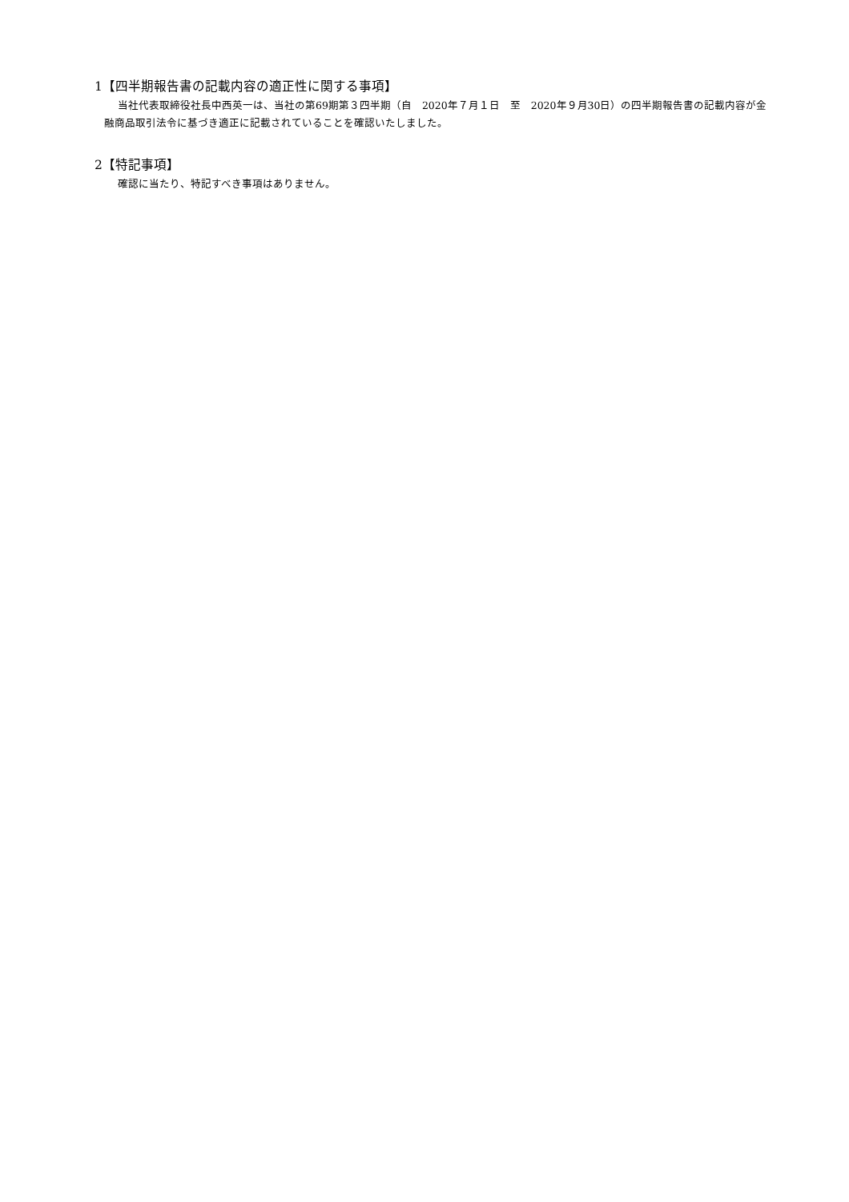1【四半期報告書の記載内容の適正性に関する事項】
当社代表取締役社長中西英一は、当社の第69期第３四半期（自　2020年７月１日　至　2020年９月30日）の四半期報告書の記載内容が金融商品取引法令に基づき適正に記載されていることを確認いたしました。
2【特記事項】
確認に当たり、特記すべき事項はありません。